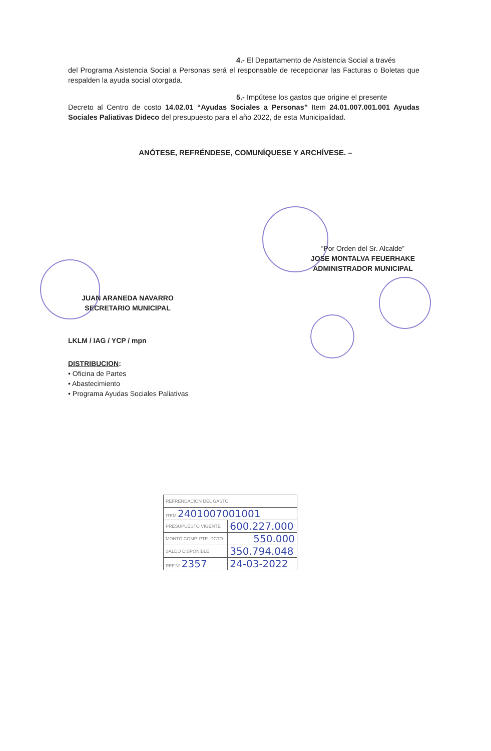4.- El Departamento de Asistencia Social a través
del Programa Asistencia Social a Personas será el responsable de recepcionar las Facturas o Boletas que respalden la ayuda social otorgada.
5.- Impútese los gastos que origine el presente
Decreto al Centro de costo 14.02.01 “Ayudas Sociales a Personas” Item 24.01.007.001.001 Ayudas Sociales Paliativas Dideco del presupuesto para el año 2022, de esta Municipalidad.
ANÓTESE, REFRÉNDESE, COMUNÍQUESE Y ARCHÍVESE. –
“Por Orden del Sr. Alcalde”
JOSE MONTALVA FEUERHAKE
ADMINISTRADOR MUNICIPAL
JUAN ARANEDA NAVARRO
SECRETARIO MUNICIPAL
LKLM / IAG / YCP / mpn
DISTRIBUCION:
• Oficina de Partes
• Abastecimiento
• Programa Ayudas Sociales Paliativas
| REFRENDACION DEL GASTO | |
| ITEM 2401007001001 | |
| PRESUPUESTO VIGENTE | 600.227.000 |
| MONTO COMP. PTE. DCTO. | 550.000 |
| SALDO DISPONIBLE | 350.794.048 |
| REF.Nº 2357 | 24-03-2022 |